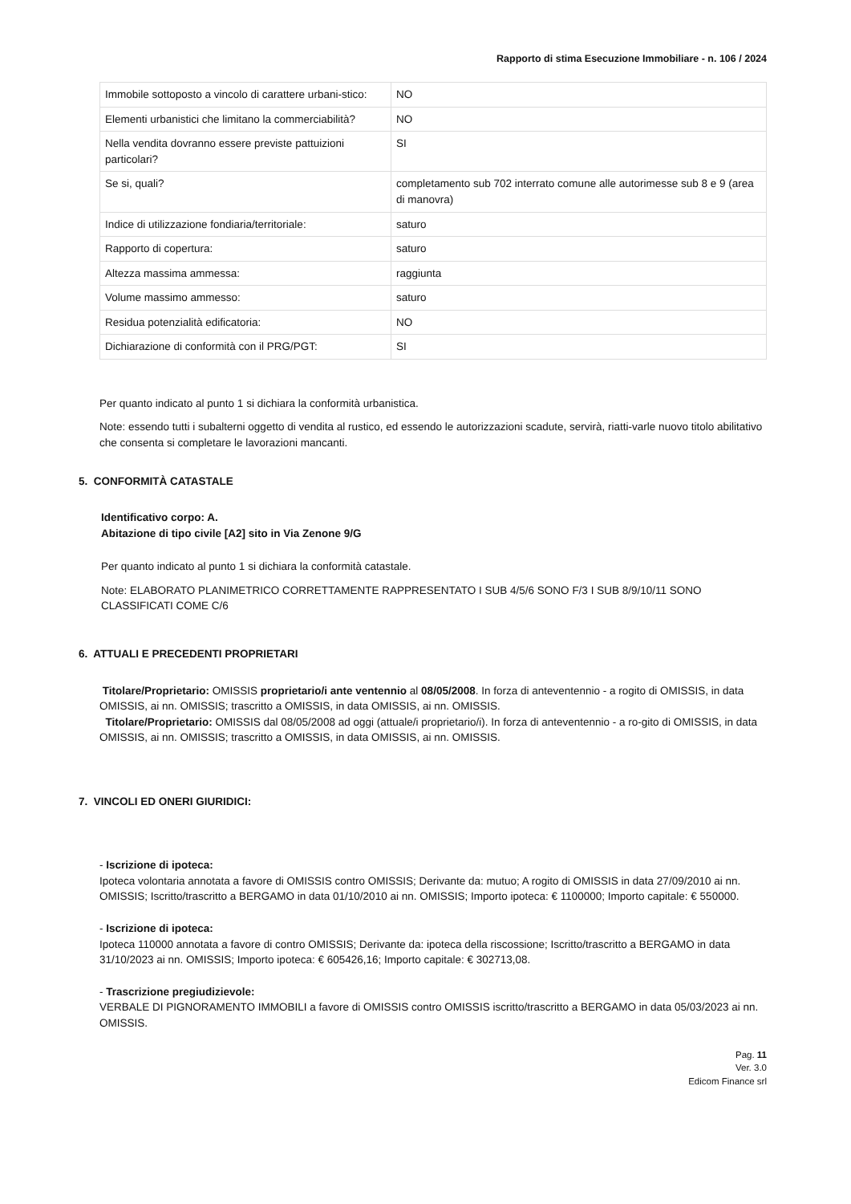Rapporto di stima Esecuzione Immobiliare - n. 106 / 2024
| Immobile sottoposto a vincolo di carattere urbani-stico: | NO |
| Elementi urbanistici che limitano la commerciabilità? | NO |
| Nella vendita dovranno essere previste pattuizioni particolari? | SI |
| Se si, quali? | completamento sub 702 interrato comune alle autorimesse sub 8 e 9 (area di manovra) |
| Indice di utilizzazione fondiaria/territoriale: | saturo |
| Rapporto di copertura: | saturo |
| Altezza massima ammessa: | raggiunta |
| Volume massimo ammesso: | saturo |
| Residua potenzialità edificatoria: | NO |
| Dichiarazione di conformità con il PRG/PGT: | SI |
Per quanto indicato al punto 1 si dichiara la conformità urbanistica.
Note: essendo tutti i subalterni oggetto di vendita al rustico, ed essendo le autorizzazioni scadute, servirà, riatti-varle nuovo titolo abilitativo che consenta si completare le lavorazioni mancanti.
5. CONFORMITÀ CATASTALE
Identificativo corpo: A.
Abitazione di tipo civile [A2] sito in Via Zenone 9/G
Per quanto indicato al punto 1 si dichiara la conformità catastale.
Note: ELABORATO PLANIMETRICO CORRETTAMENTE RAPPRESENTATO I SUB 4/5/6 SONO F/3 I SUB 8/9/10/11 SONO CLASSIFICATI COME C/6
6. ATTUALI E PRECEDENTI PROPRIETARI
Titolare/Proprietario: OMISSIS proprietario/i ante ventennio al 08/05/2008. In forza di anteventennio - a rogito di OMISSIS, in data OMISSIS, ai nn. OMISSIS; trascritto a OMISSIS, in data OMISSIS, ai nn. OMISSIS.
Titolare/Proprietario: OMISSIS dal 08/05/2008 ad oggi (attuale/i proprietario/i). In forza di anteventennio - a ro-gito di OMISSIS, in data OMISSIS, ai nn. OMISSIS; trascritto a OMISSIS, in data OMISSIS, ai nn. OMISSIS.
7. VINCOLI ED ONERI GIURIDICI:
- Iscrizione di ipoteca:
Ipoteca volontaria annotata a favore di OMISSIS contro OMISSIS; Derivante da: mutuo; A rogito di OMISSIS in data 27/09/2010 ai nn. OMISSIS; Iscritto/trascritto a BERGAMO in data 01/10/2010 ai nn. OMISSIS; Importo ipoteca: € 1100000; Importo capitale: € 550000.
- Iscrizione di ipoteca:
Ipoteca 110000 annotata a favore di contro OMISSIS; Derivante da: ipoteca della riscossione; Iscritto/trascritto a BERGAMO in data 31/10/2023 ai nn. OMISSIS; Importo ipoteca: € 605426,16; Importo capitale: € 302713,08.
- Trascrizione pregiudizievole:
VERBALE DI PIGNORAMENTO IMMOBILI a favore di OMISSIS contro OMISSIS iscritto/trascritto a BERGAMO in data 05/03/2023 ai nn. OMISSIS.
Pag. 11
Ver. 3.0
Edicom Finance srl